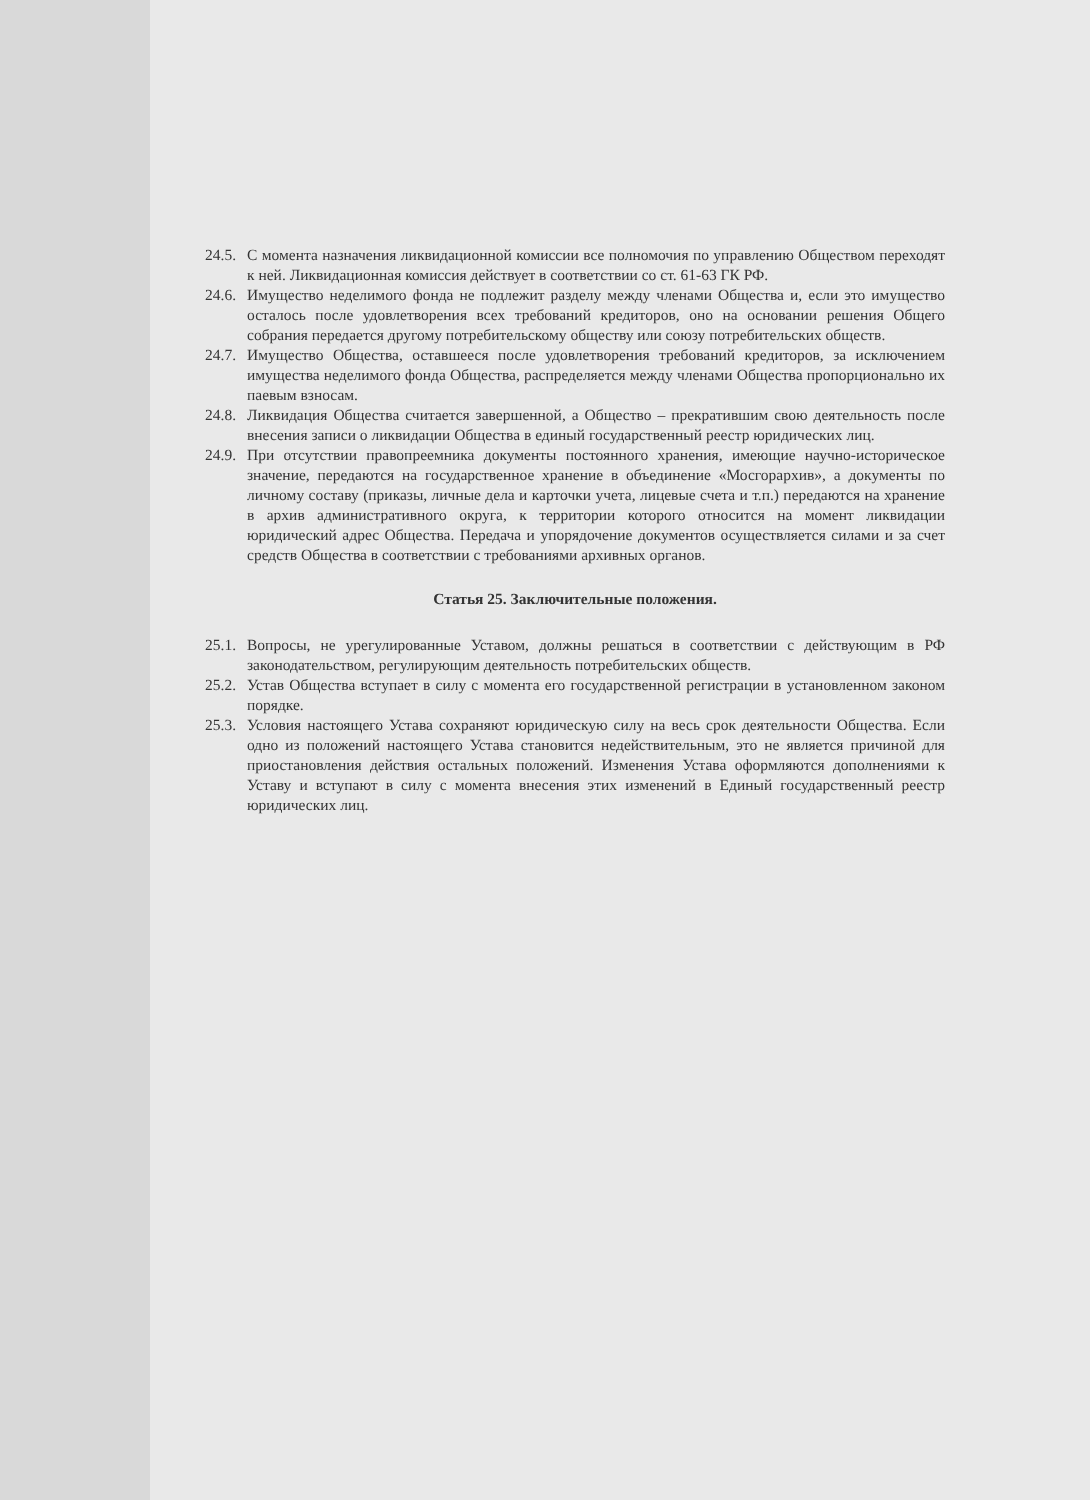24.5. С момента назначения ликвидационной комиссии все полномочия по управлению Обществом переходят к ней. Ликвидационная комиссия действует в соответствии со ст. 61-63 ГК РФ.
24.6. Имущество неделимого фонда не подлежит разделу между членами Общества и, если это имущество осталось после удовлетворения всех требований кредиторов, оно на основании решения Общего собрания передается другому потребительскому обществу или союзу потребительских обществ.
24.7. Имущество Общества, оставшееся после удовлетворения требований кредиторов, за исключением имущества неделимого фонда Общества, распределяется между членами Общества пропорционально их паевым взносам.
24.8. Ликвидация Общества считается завершенной, а Общество – прекратившим свою деятельность после внесения записи о ликвидации Общества в единый государственный реестр юридических лиц.
24.9. При отсутствии правопреемника документы постоянного хранения, имеющие научно-историческое значение, передаются на государственное хранение в объединение «Мосгорархив», а документы по личному составу (приказы, личные дела и карточки учета, лицевые счета и т.п.) передаются на хранение в архив административного округа, к территории которого относится на момент ликвидации юридический адрес Общества. Передача и упорядочение документов осуществляется силами и за счет средств Общества в соответствии с требованиями архивных органов.
Статья 25. Заключительные положения.
25.1. Вопросы, не урегулированные Уставом, должны решаться в соответствии с действующим в РФ законодательством, регулирующим деятельность потребительских обществ.
25.2. Устав Общества вступает в силу с момента его государственной регистрации в установленном законом порядке.
25.3. Условия настоящего Устава сохраняют юридическую силу на весь срок деятельности Общества. Если одно из положений настоящего Устава становится недействительным, это не является причиной для приостановления действия остальных положений. Изменения Устава оформляются дополнениями к Уставу и вступают в силу с момента внесения этих изменений в Единый государственный реестр юридических лиц.